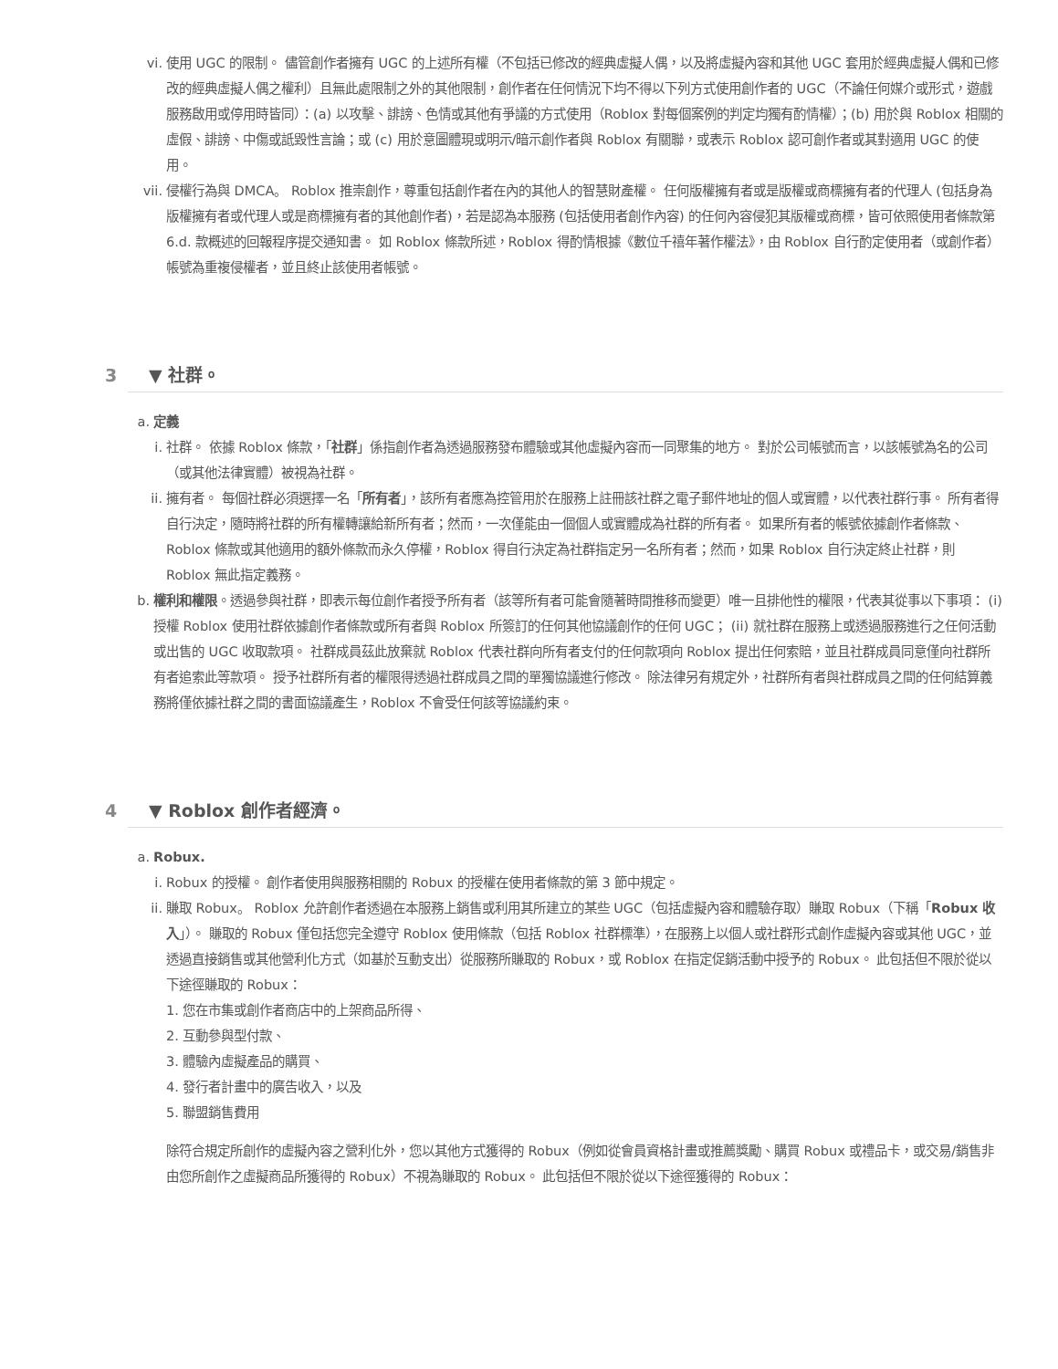vi. 使用 UGC 的限制。 儘管創作者擁有 UGC 的上述所有權（不包括已修改的經典虛擬人偶，以及將虛擬內容和其他 UGC 套用於經典虛擬人偶和已修改的經典虛擬人偶之權利）且無此處限制之外的其他限制，創作者在任何情況下均不得以下列方式使用創作者的 UGC（不論任何媒介或形式，遊戲服務啟用或停用時皆同）：(a) 以攻擊、誹謗、色情或其他有爭議的方式使用（Roblox 對每個案例的判定均獨有酌情權）；(b) 用於與 Roblox 相關的虛假、誹謗、中傷或詆毀性言論；或 (c) 用於意圖體現或明示/暗示創作者與 Roblox 有關聯，或表示 Roblox 認可創作者或其對適用 UGC 的使用。
vii. 侵權行為與 DMCA。 Roblox 推崇創作，尊重包括創作者在內的其他人的智慧財產權。 任何版權擁有者或是版權或商標擁有者的代理人 (包括身為版權擁有者或代理人或是商標擁有者的其他創作者)，若是認為本服務 (包括使用者創作內容) 的任何內容侵犯其版權或商標，皆可依照使用者條款第 6.d. 款概述的回報程序提交通知書。 如 Roblox 條款所述，Roblox 得酌情根據《數位千禧年著作權法》，由 Roblox 自行酌定使用者（或創作者）帳號為重複侵權者，並且終止該使用者帳號。
3 ▼ 社群。
a. 定義
i. 社群。 依據 Roblox 條款，「社群」係指創作者為透過服務發布體驗或其他虛擬內容而一同聚集的地方。 對於公司帳號而言，以該帳號為名的公司（或其他法律實體）被視為社群。
ii. 擁有者。 每個社群必須選擇一名「所有者」，該所有者應為控管用於在服務上註冊該社群之電子郵件地址的個人或實體，以代表社群行事。 所有者得自行決定，隨時將社群的所有權轉讓給新所有者；然而，一次僅能由一個個人或實體成為社群的所有者。 如果所有者的帳號依據創作者條款、Roblox 條款或其他適用的額外條款而永久停權，Roblox 得自行決定為社群指定另一名所有者；然而，如果 Roblox 自行決定終止社群，則 Roblox 無此指定義務。
b. 權利和權限。透過參與社群，即表示每位創作者授予所有者（該等所有者可能會隨著時間推移而變更）唯一且排他性的權限，代表其從事以下事項： (i) 授權 Roblox 使用社群依據創作者條款或所有者與 Roblox 所簽訂的任何其他協議創作的任何 UGC； (ii) 就社群在服務上或透過服務進行之任何活動或出售的 UGC 收取款項。 社群成員茲此放棄就 Roblox 代表社群向所有者支付的任何款項向 Roblox 提出任何索賠，並且社群成員同意僅向社群所有者追索此等款項。 授予社群所有者的權限得透過社群成員之間的單獨協議進行修改。 除法律另有規定外，社群所有者與社群成員之間的任何結算義務將僅依據社群之間的書面協議產生，Roblox 不會受任何該等協議約束。
4 ▼ Roblox 創作者經濟。
a. Robux.
i. Robux 的授權。 創作者使用與服務相關的 Robux 的授權在使用者條款的第 3 節中規定。
ii. 賺取 Robux。 Roblox 允許創作者透過在本服務上銷售或利用其所建立的某些 UGC（包括虛擬內容和體驗存取）賺取 Robux（下稱「Robux 收入」）。 賺取的 Robux 僅包括您完全遵守 Roblox 使用條款（包括 Roblox 社群標準），在服務上以個人或社群形式創作虛擬內容或其他 UGC，並透過直接銷售或其他營利化方式（如基於互動支出）從服務所賺取的 Robux，或 Roblox 在指定促銷活動中授予的 Robux。 此包括但不限於從以下途徑賺取的 Robux：
1. 您在市集或創作者商店中的上架商品所得、
2. 互動參與型付款、
3. 體驗內虛擬產品的購買、
4. 發行者計畫中的廣告收入，以及
5. 聯盟銷售費用
除符合規定所創作的虛擬內容之營利化外，您以其他方式獲得的 Robux（例如從會員資格計畫或推薦獎勵、購買 Robux 或禮品卡，或交易/銷售非由您所創作之虛擬商品所獲得的 Robux）不視為賺取的 Robux。 此包括但不限於從以下途徑獲得的 Robux：